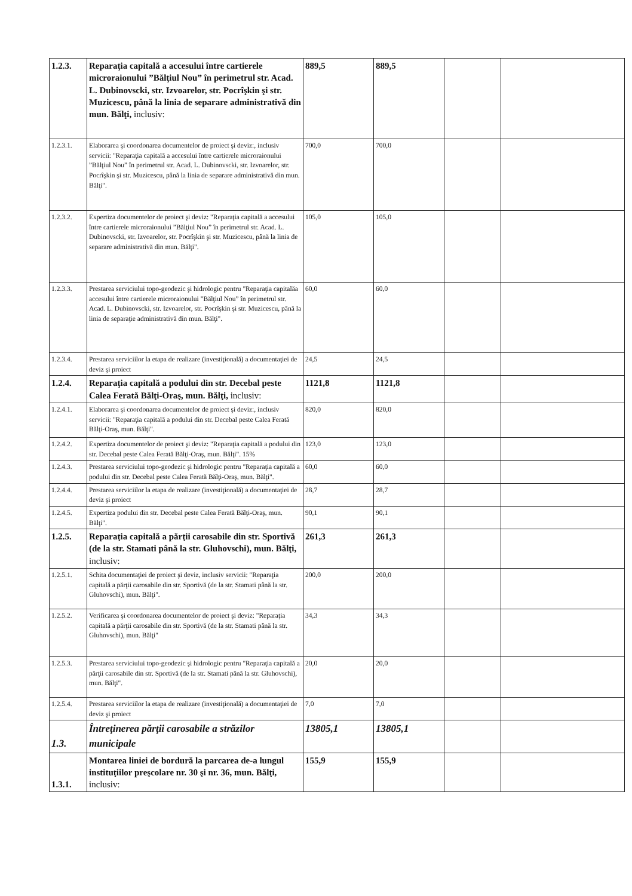| 1.2.3. | Reparaţia capitală a accesului între cartierele microraionului ”Bălţiul Nou” în perimetrul str. Acad. L. Dubinovscki, str. Izvoarelor, str. Pocrîşkin şi str. Muzicescu, până la linia de separare administrativă din mun. Bălţi, inclusiv: | 889,5 | 889,5 | | |
| 1.2.3.1. | Elaborarea şi coordonarea documentelor de proiect şi deviz:, inclusiv servicii: "Reparaţia capitală a accesului între cartierele microraionului ”Bălţiul Nou” în perimetrul str. Acad. L. Dubinovscki, str. Izvoarelor, str. Pocrîşkin şi str. Muzicescu, până la linia de separare administrativă din mun. Bălţi". | 700,0 | 700,0 | | |
| 1.2.3.2. | Expertiza documentelor de proiect şi deviz: "Reparaţia capitală a accesului între cartierele microraionului ”Bălţiul Nou” în perimetrul str. Acad. L. Dubinovscki, str. Izvoarelor, str. Pocrîşkin şi str. Muzicescu, până la linia de separare administrativă din mun. Bălţi". | 105,0 | 105,0 | | |
| 1.2.3.3. | Prestarea serviciului topo-geodezic şi hidrologic pentru "Reparaţia capitalăa accesului între cartierele microraionului ”Bălţiul Nou” în perimetrul str. Acad. L. Dubinovscki, str. Izvoarelor, str. Pocrîşkin şi str. Muzicescu, până la linia de separaţie administrativă din mun. Bălţi". | 60,0 | 60,0 | | |
| 1.2.3.4. | Prestarea serviciilor la etapa de realizare (investiţională) a documentaţiei de deviz şi proiect | 24,5 | 24,5 | | |
| 1.2.4. | Reparaţia capitală a podului din str. Decebal peste Calea Ferată Bălţi-Oraş, mun. Bălţi, inclusiv: | 1121,8 | 1121,8 | | |
| 1.2.4.1. | Elaborarea şi coordonarea documentelor de proiect şi deviz:, inclusiv servicii: "Reparaţia capitală a podului din str. Decebal peste Calea Ferată Bălţi-Oraş, mun. Bălţi". | 820,0 | 820,0 | | |
| 1.2.4.2. | Expertiza documentelor de proiect şi deviz: "Reparaţia capitală a podului din str. Decebal peste Calea Ferată Bălţi-Oraş, mun. Bălţi". 15% | 123,0 | 123,0 | | |
| 1.2.4.3. | Prestarea serviciului topo-geodezic şi hidrologic pentru "Reparaţia capitală a podului din str. Decebal peste Calea Ferată Bălţi-Oraş, mun. Bălţi". | 60,0 | 60,0 | | |
| 1.2.4.4. | Prestarea serviciilor la etapa de realizare (investiţională) a documentaţiei de deviz şi proiect | 28,7 | 28,7 | | |
| 1.2.4.5. | Expertiza podului din str. Decebal peste Calea Ferată Bălţi-Oraş, mun. Bălţi". | 90,1 | 90,1 | | |
| 1.2.5. | Reparaţia capitală a părţii carosabile din str. Sportivă (de la str. Stamati până la str. Gluhovschi), mun. Bălţi, inclusiv: | 261,3 | 261,3 | | |
| 1.2.5.1. | Schita documentaţiei de proiect şi deviz, inclusiv servicii: "Reparaţia capitală a părţii carosabile din str. Sportivă (de la str. Stamati până la str. Gluhovschi), mun. Bălţi". | 200,0 | 200,0 | | |
| 1.2.5.2. | Verificarea şi coordonarea documentelor de proiect şi deviz: "Reparaţia capitală a părţii carosabile din str. Sportivă (de la str. Stamati până la str. Gluhovschi), mun. Bălţi" | 34,3 | 34,3 | | |
| 1.2.5.3. | Prestarea serviciului topo-geodezic şi hidrologic pentru "Reparaţia capitală a părţii carosabile din str. Sportivă (de la str. Stamati până la str. Gluhovschi), mun. Bălţi". | 20,0 | 20,0 | | |
| 1.2.5.4. | Prestarea serviciilor la etapa de realizare (investiţională) a documentaţiei de deviz şi proiect | 7,0 | 7,0 | | |
| 1.3. | Întreţinerea părţii carosabile a străzilor municipale | 13805,1 | 13805,1 | | |
| 1.3.1. | Montarea liniei de bordură la parcarea de-a lungul instituţiilor preşcolare nr. 30 şi nr. 36, mun. Bălţi, inclusiv: | 155,9 | 155,9 | | |